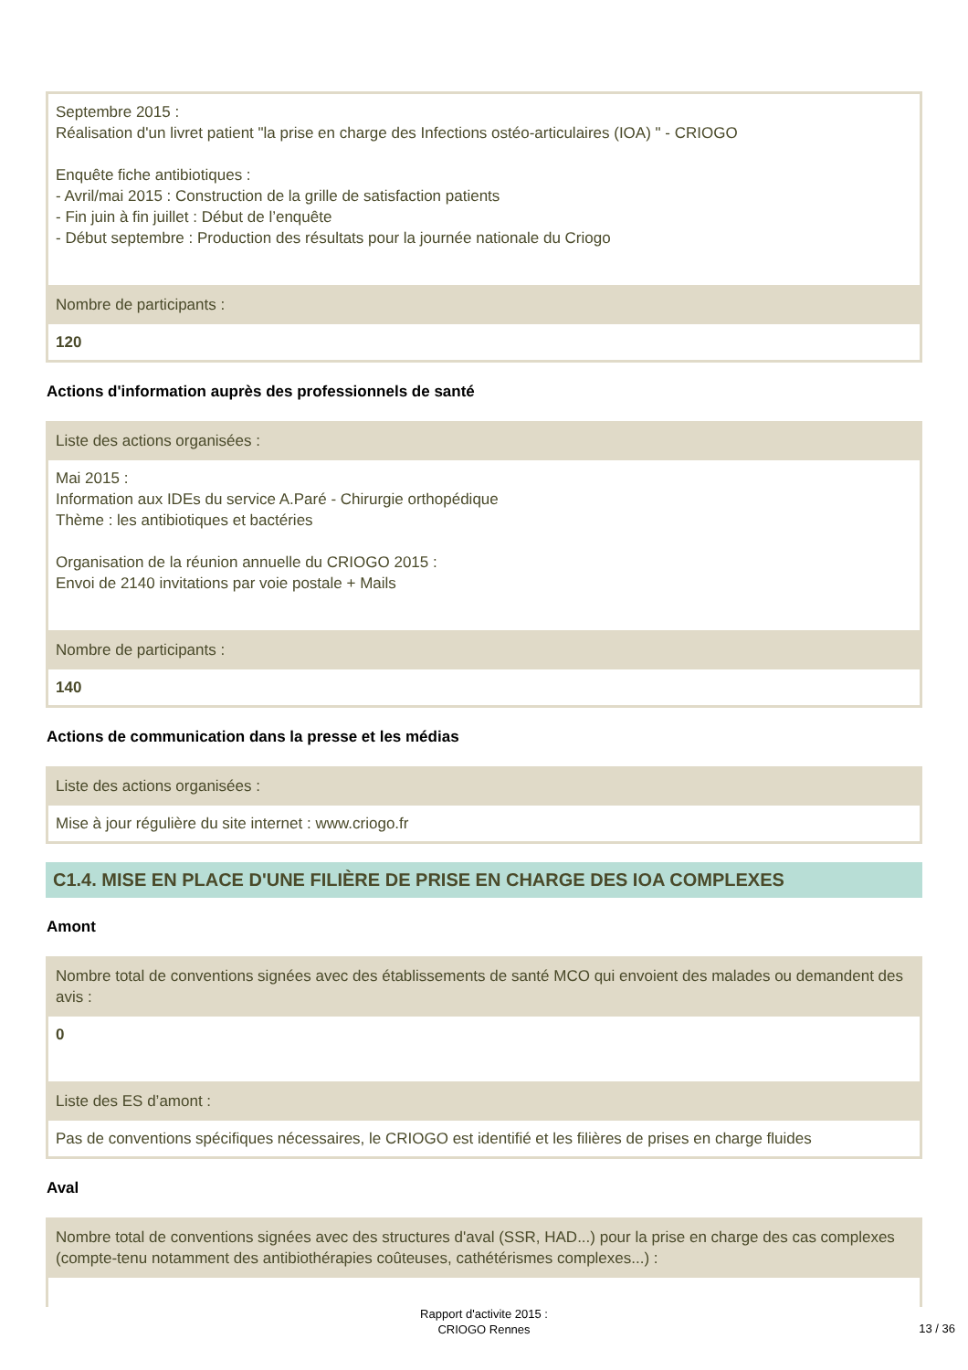Septembre 2015 :
Réalisation d'un livret patient "la prise en charge des Infections ostéo-articulaires (IOA) " - CRIOGO
Enquête fiche antibiotiques :
- Avril/mai 2015 : Construction de la grille de satisfaction patients
- Fin juin à fin juillet : Début de l’enquête
- Début septembre : Production des résultats pour la journée nationale du Criogo
Nombre de participants :
120
Actions d'information auprès des professionnels de santé
Liste des actions organisées :
Mai 2015 :
Information aux IDEs du service A.Paré - Chirurgie orthopédique
Thème : les antibiotiques et bactéries
Organisation de la réunion annuelle du CRIOGO 2015 :
Envoi de 2140 invitations par voie postale + Mails
Nombre de participants :
140
Actions de communication dans la presse et les médias
Liste des actions organisées :
Mise à jour régulière du site internet : www.criogo.fr
C1.4. MISE EN PLACE D'UNE FILIÈRE DE PRISE EN CHARGE DES IOA COMPLEXES
Amont
Nombre total de conventions signées avec des établissements de santé MCO qui envoient des malades ou demandent des avis :
0
Liste des ES d’amont :
Pas de conventions spécifiques nécessaires, le CRIOGO est identifié et les filières de prises en charge fluides
Aval
Nombre total de conventions signées avec des structures d'aval (SSR, HAD...) pour la prise en charge des cas complexes (compte-tenu notamment des antibiothérapies coûteuses, cathétérismes complexes...) :
Rapport d'activite 2015 :
CRIOGO Rennes
13 / 36